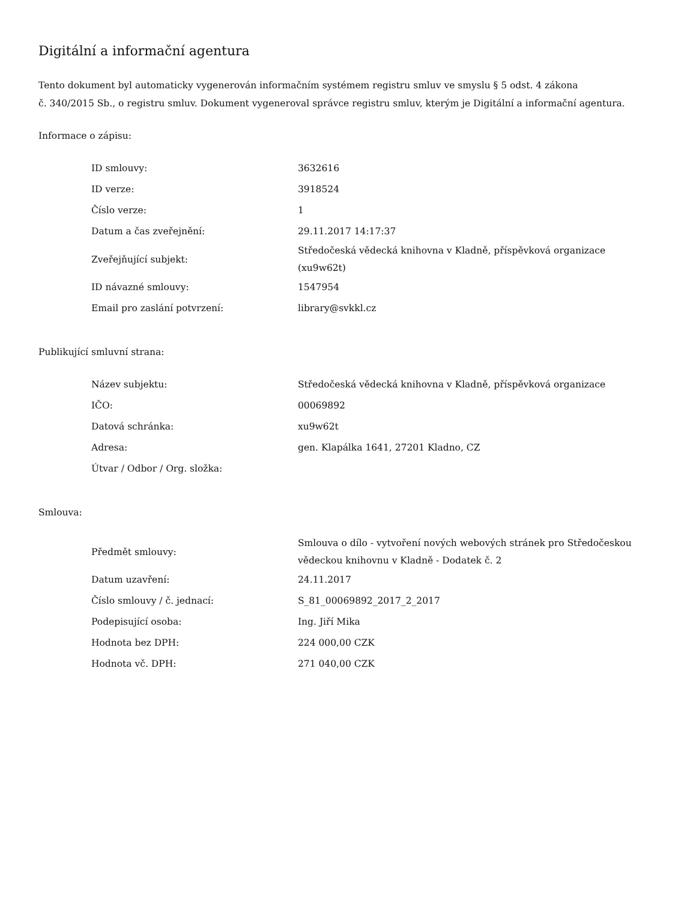Digitální a informační agentura
Tento dokument byl automaticky vygenerován informačním systémem registru smluv ve smyslu § 5 odst. 4 zákona
č. 340/2015 Sb., o registru smluv. Dokument vygeneroval správce registru smluv, kterým je Digitální a informační agentura.
Informace o zápisu:
| ID smlouvy: | 3632616 |
| ID verze: | 3918524 |
| Číslo verze: | 1 |
| Datum a čas zveřejnění: | 29.11.2017 14:17:37 |
| Zveřejňující subjekt: | Středočeská vědecká knihovna v Kladně, příspěvková organizace (xu9w62t) |
| ID návazné smlouvy: | 1547954 |
| Email pro zaslání potvrzení: | library@svkkl.cz |
Publikující smluvní strana:
| Název subjektu: | Středočeská vědecká knihovna v Kladně, příspěvková organizace |
| IČO: | 00069892 |
| Datová schránka: | xu9w62t |
| Adresa: | gen. Klapálka 1641, 27201 Kladno, CZ |
| Útvar / Odbor / Org. složka: | |
Smlouva:
| Předmět smlouvy: | Smlouva o dílo - vytvoření nových webových stránek pro Středočeskou vědeckou knihovnu v Kladně - Dodatek č. 2 |
| Datum uzavření: | 24.11.2017 |
| Číslo smlouvy / č. jednací: | S_81_00069892_2017_2_2017 |
| Podepisující osoba: | Ing. Jiří Mika |
| Hodnota bez DPH: | 224 000,00 CZK |
| Hodnota vč. DPH: | 271 040,00 CZK |